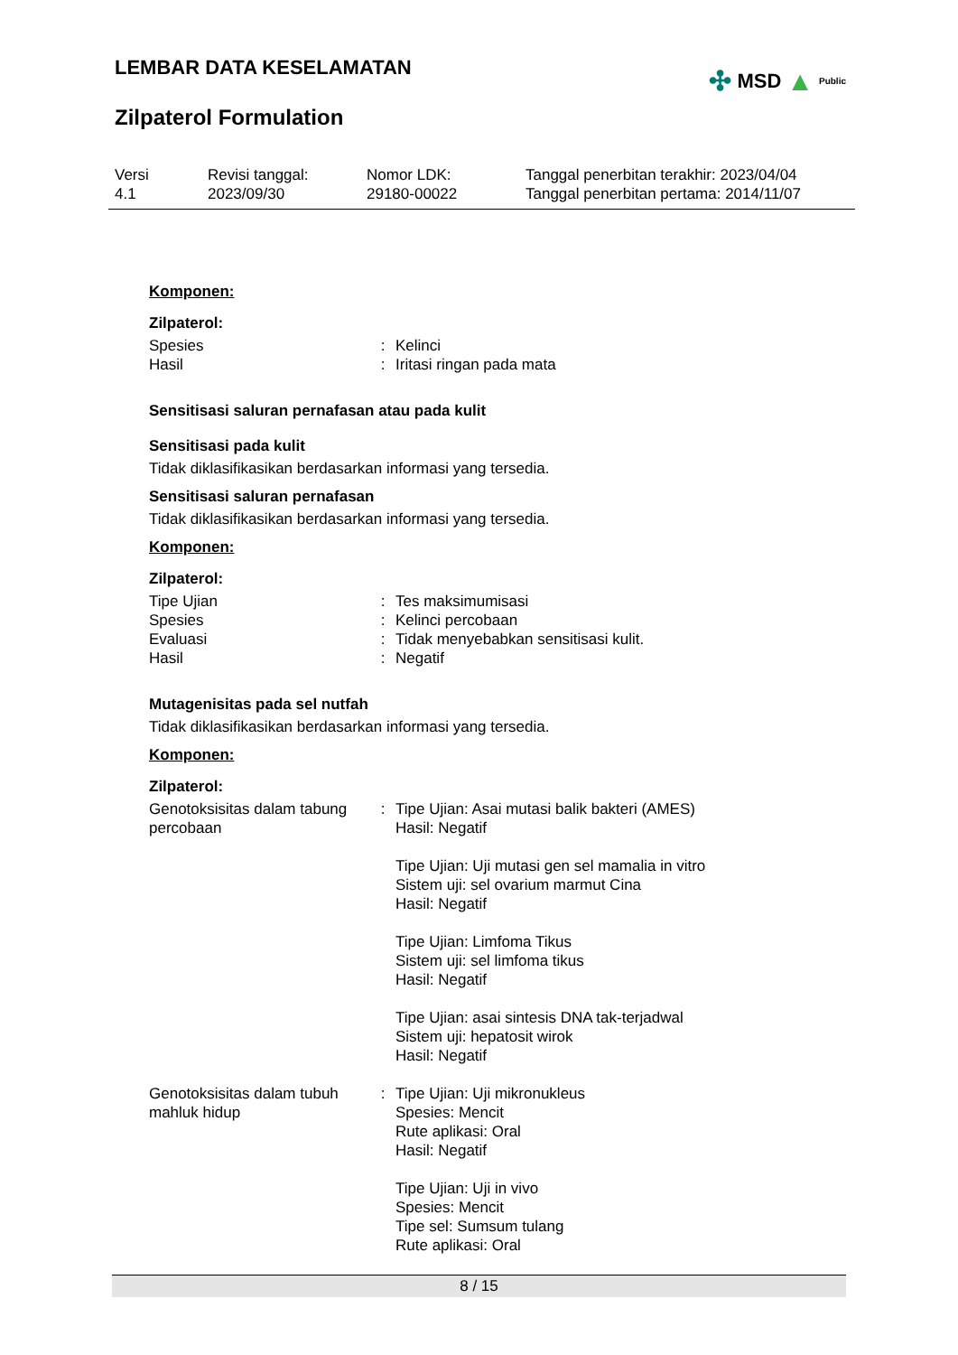LEMBAR DATA KESELAMATAN
Zilpaterol Formulation
✣ MSD ▲ Public
Versi
4.1
Revisi tanggal:
2023/09/30
Nomor LDK:
29180-00022
Tanggal penerbitan terakhir: 2023/04/04
Tanggal penerbitan pertama: 2014/11/07
Komponen:
Zilpaterol:
| Spesies | : | Kelinci |
| Hasil | : | Iritasi ringan pada mata |
Sensitisasi saluran pernafasan atau pada kulit
Sensitisasi pada kulit
Tidak diklasifikasikan berdasarkan informasi yang tersedia.
Sensitisasi saluran pernafasan
Tidak diklasifikasikan berdasarkan informasi yang tersedia.
Komponen:
Zilpaterol:
| Tipe Ujian | : | Tes maksimumisasi |
| Spesies | : | Kelinci percobaan |
| Evaluasi | : | Tidak menyebabkan sensitisasi kulit. |
| Hasil | : | Negatif |
Mutagenisitas pada sel nutfah
Tidak diklasifikasikan berdasarkan informasi yang tersedia.
Komponen:
Zilpaterol:
| Genotoksisitas dalam tabung percobaan | : | Tipe Ujian: Asai mutasi balik bakteri (AMES) Hasil: Negatif Tipe Ujian: Uji mutasi gen sel mamalia in vitro Sistem uji: sel ovarium marmut Cina Hasil: Negatif Tipe Ujian: Limfoma Tikus Sistem uji: sel limfoma tikus Hasil: Negatif Tipe Ujian: asai sintesis DNA tak-terjadwal Sistem uji: hepatosit wirok Hasil: Negatif |
| Genotoksisitas dalam tubuh mahluk hidup | : | Tipe Ujian: Uji mikronukleus Spesies: Mencit Rute aplikasi: Oral Hasil: Negatif Tipe Ujian: Uji in vivo Spesies: Mencit Tipe sel: Sumsum tulang Rute aplikasi: Oral |
8 / 15